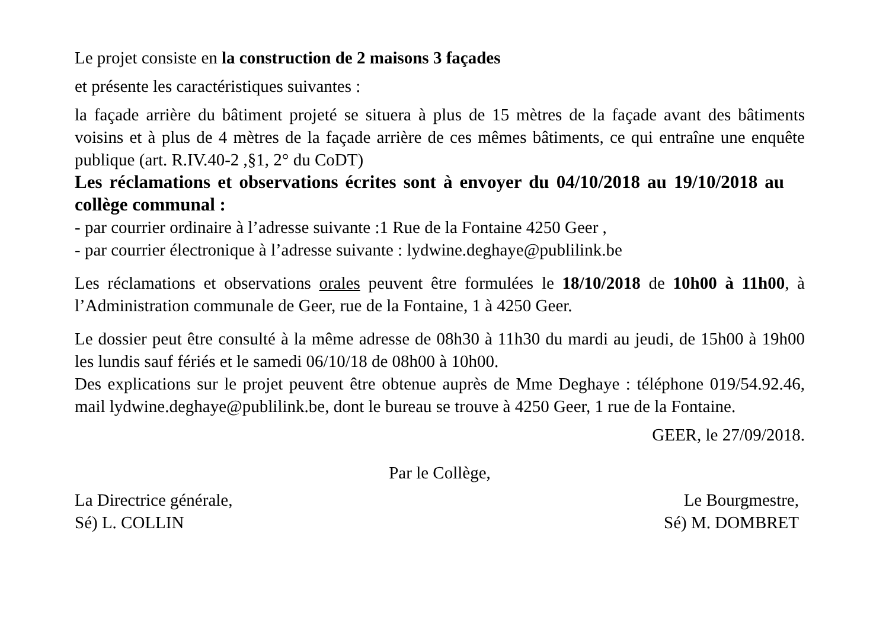Le projet consiste en la construction de 2 maisons 3 façades
et présente les caractéristiques suivantes :
la façade arrière du bâtiment projeté se situera à plus de 15 mètres de la façade avant des bâtiments voisins et à plus de 4 mètres de la façade arrière de ces mêmes bâtiments, ce qui entraîne une enquête publique (art. R.IV.40-2 ,§1, 2° du CoDT)
Les réclamations et observations écrites sont à envoyer du 04/10/2018 au 19/10/2018 au collège communal :
- par courrier ordinaire à l’adresse suivante :1 Rue de la Fontaine 4250 Geer ,
- par courrier électronique à l’adresse suivante : lydwine.deghaye@publilink.be
Les réclamations et observations orales peuvent être formulées le 18/10/2018 de 10h00 à 11h00, à l’Administration communale de Geer, rue de la Fontaine, 1 à 4250 Geer.
Le dossier peut être consulté à la même adresse de 08h30 à 11h30 du mardi au jeudi, de 15h00 à 19h00 les lundis sauf fériés et le samedi 06/10/18 de 08h00 à 10h00.
Des explications sur le projet peuvent être obtenue auprès de Mme Deghaye : téléphone 019/54.92.46, mail lydwine.deghaye@publilink.be, dont le bureau se trouve à 4250 Geer, 1 rue de la Fontaine.
GEER, le 27/09/2018.
Par le Collège,
La Directrice générale,
Sé) L. COLLIN
Le Bourgmestre,
Sé) M. DOMBRET